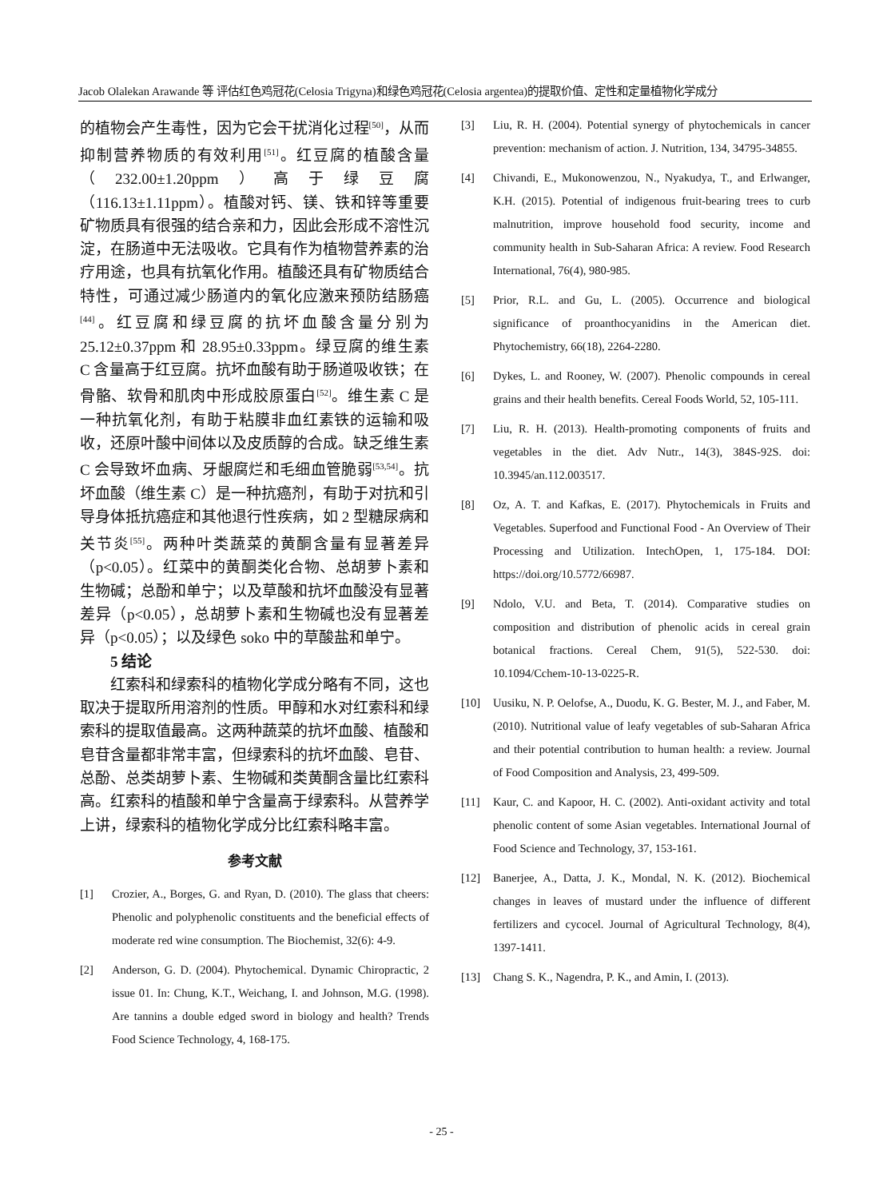Jacob Olalekan Arawande 等 评估红色鸡冠花(Celosia Trigyna)和绿色鸡冠花(Celosia argentea)的提取价值、定性和定量植物化学成分
的植物会产生毒性，因为它会干扰消化过程<sup>[50]</sup>，从而抑制营养物质的有效利用<sup>[51]</sup>。红豆腐的植酸含量（232.00±1.20ppm）高于绿豆腐（116.13±1.11ppm）。植酸对钙、镁、铁和锌等重要矿物质具有很强的结合亲和力，因此会形成不溶性沉淀，在肠道中无法吸收。它具有作为植物营养素的治疗用途，也具有抗氧化作用。植酸还具有矿物质结合特性，可通过减少肠道内的氧化应激来预防结肠癌<sup>[44]</sup>。红豆腐和绿豆腐的抗坏血酸含量分别为 25.12±0.37ppm 和 28.95±0.33ppm。绿豆腐的维生素 C 含量高于红豆腐。抗坏血酸有助于肠道吸收铁；在骨骼、软骨和肌肉中形成胶原蛋白<sup>[52]</sup>。维生素 C 是一种抗氧化剂，有助于粘膜非血红素铁的运输和吸收，还原叶酸中间体以及皮质醇的合成。缺乏维生素 C 会导致坏血病、牙龈腐烂和毛细血管脆弱<sup>[53,54]</sup>。抗坏血酸（维生素 C）是一种抗癌剂，有助于对抗和引导身体抵抗癌症和其他退行性疾病，如 2 型糖尿病和关节炎<sup>[55]</sup>。两种叶类蔬菜的黄酮含量有显著差异（p<0.05）。红菜中的黄酮类化合物、总胡萝卜素和生物碱；总酚和单宁；以及草酸和抗坏血酸没有显著差异（p<0.05），总胡萝卜素和生物碱也没有显著差异（p<0.05）；以及绿色 soko 中的草酸盐和单宁。
5 结论
红索科和绿索科的植物化学成分略有不同，这也取决于提取所用溶剂的性质。甲醇和水对红索科和绿索科的提取值最高。这两种蔬菜的抗坏血酸、植酸和皂苷含量都非常丰富，但绿索科的抗坏血酸、皂苷、总酚、总类胡萝卜素、生物碱和类黄酮含量比红索科高。红索科的植酸和单宁含量高于绿索科。从营养学上讲，绿索科的植物化学成分比红索科略丰富。
参考文献
[1] Crozier, A., Borges, G. and Ryan, D. (2010). The glass that cheers: Phenolic and polyphenolic constituents and the beneficial effects of moderate red wine consumption. The Biochemist, 32(6): 4-9.
[2] Anderson, G. D. (2004). Phytochemical. Dynamic Chiropractic, 2 issue 01. In: Chung, K.T., Weichang, I. and Johnson, M.G. (1998). Are tannins a double edged sword in biology and health? Trends Food Science Technology, 4, 168-175.
[3] Liu, R. H. (2004). Potential synergy of phytochemicals in cancer prevention: mechanism of action. J. Nutrition, 134, 34795-34855.
[4] Chivandi, E., Mukonowenzou, N., Nyakudya, T., and Erlwanger, K.H. (2015). Potential of indigenous fruit-bearing trees to curb malnutrition, improve household food security, income and community health in Sub-Saharan Africa: A review. Food Research International, 76(4), 980-985.
[5] Prior, R.L. and Gu, L. (2005). Occurrence and biological significance of proanthocyanidins in the American diet. Phytochemistry, 66(18), 2264-2280.
[6] Dykes, L. and Rooney, W. (2007). Phenolic compounds in cereal grains and their health benefits. Cereal Foods World, 52, 105-111.
[7] Liu, R. H. (2013). Health-promoting components of fruits and vegetables in the diet. Adv Nutr., 14(3), 384S-92S. doi: 10.3945/an.112.003517.
[8] Oz, A. T. and Kafkas, E. (2017). Phytochemicals in Fruits and Vegetables. Superfood and Functional Food - An Overview of Their Processing and Utilization. IntechOpen, 1, 175-184. DOI: https://doi.org/10.5772/66987.
[9] Ndolo, V.U. and Beta, T. (2014). Comparative studies on composition and distribution of phenolic acids in cereal grain botanical fractions. Cereal Chem, 91(5), 522-530. doi: 10.1094/Cchem-10-13-0225-R.
[10] Uusiku, N. P. Oelofse, A., Duodu, K. G. Bester, M. J., and Faber, M. (2010). Nutritional value of leafy vegetables of sub-Saharan Africa and their potential contribution to human health: a review. Journal of Food Composition and Analysis, 23, 499-509.
[11] Kaur, C. and Kapoor, H. C. (2002). Anti-oxidant activity and total phenolic content of some Asian vegetables. International Journal of Food Science and Technology, 37, 153-161.
[12] Banerjee, A., Datta, J. K., Mondal, N. K. (2012). Biochemical changes in leaves of mustard under the influence of different fertilizers and cycocel. Journal of Agricultural Technology, 8(4), 1397-1411.
[13] Chang S. K., Nagendra, P. K., and Amin, I. (2013).
- 25 -